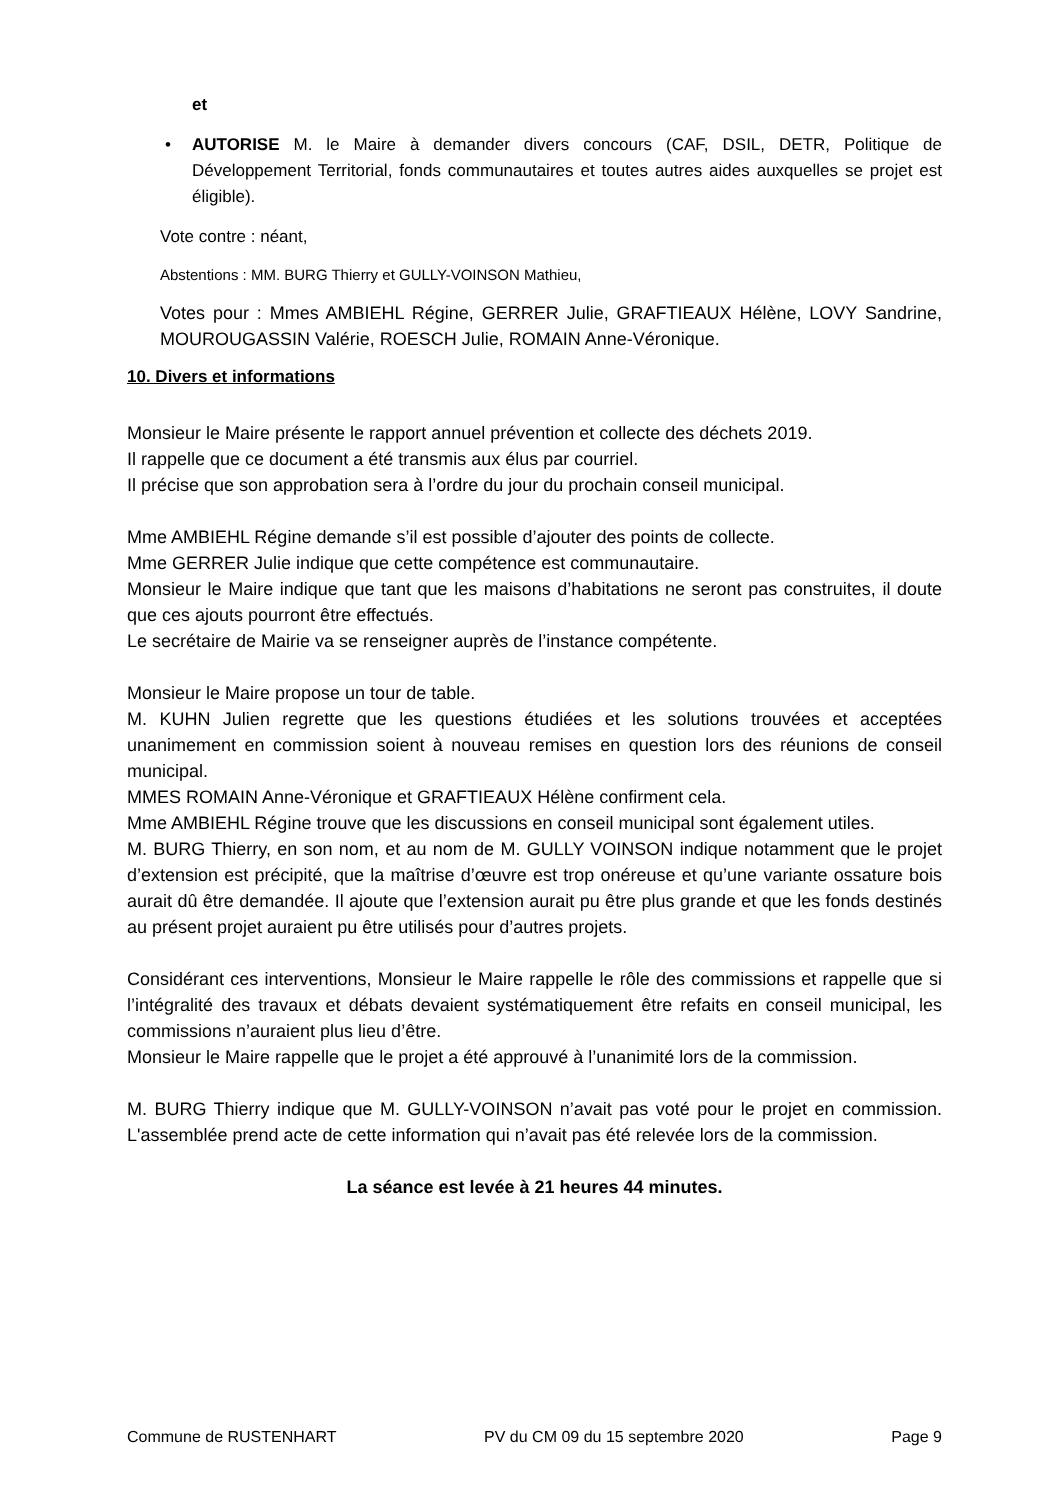et
• AUTORISE M. le Maire à demander divers concours (CAF, DSIL, DETR, Politique de Développement Territorial, fonds communautaires et toutes autres aides auxquelles se projet est éligible).
Vote contre : néant,
Abstentions : MM. BURG Thierry et GULLY-VOINSON Mathieu,
Votes pour : Mmes AMBIEHL Régine, GERRER Julie, GRAFTIEAUX Hélène, LOVY Sandrine, MOUROUGASSIN Valérie, ROESCH Julie, ROMAIN Anne-Véronique.
10. Divers et informations
Monsieur le Maire présente le rapport annuel prévention et collecte des déchets 2019.
Il rappelle que ce document a été transmis aux élus par courriel.
Il précise que son approbation sera à l’ordre du jour du prochain conseil municipal.
Mme AMBIEHL Régine demande s’il est possible d’ajouter des points de collecte.
Mme GERRER Julie indique que cette compétence est communautaire.
Monsieur le Maire indique que tant que les maisons d’habitations ne seront pas construites, il doute que ces ajouts pourront être effectués.
Le secrétaire de Mairie va se renseigner auprès de l’instance compétente.
Monsieur le Maire propose un tour de table.
M. KUHN Julien regrette que les questions étudiées et les solutions trouvées et acceptées unanimement en commission soient à nouveau remises en question lors des réunions de conseil municipal.
MMES ROMAIN Anne-Véronique et GRAFTIEAUX Hélène confirment cela.
Mme AMBIEHL Régine trouve que les discussions en conseil municipal sont également utiles.
M. BURG Thierry, en son nom, et au nom de M. GULLY VOINSON indique notamment que le projet d’extension est précipité, que la maîtrise d’œuvre est trop onéreuse et qu’une variante ossature bois aurait dû être demandée. Il ajoute que l’extension aurait pu être plus grande et que les fonds destinés au présent projet auraient pu être utilisés pour d’autres projets.
Considérant ces interventions, Monsieur le Maire rappelle le rôle des commissions et rappelle que si l’intégralité des travaux et débats devaient systématiquement être refaits en conseil municipal, les commissions n’auraient plus lieu d’être.
Monsieur le Maire rappelle que le projet a été approuvé à l’unanimité lors de la commission.
M. BURG Thierry indique que M. GULLY-VOINSON n’avait pas voté pour le projet en commission. L'assemblée prend acte de cette information qui n’avait pas été relevée lors de la commission.
La séance est levée à 21 heures 44 minutes.
Commune de RUSTENHART PV du CM 09 du 15 septembre 2020 Page 9